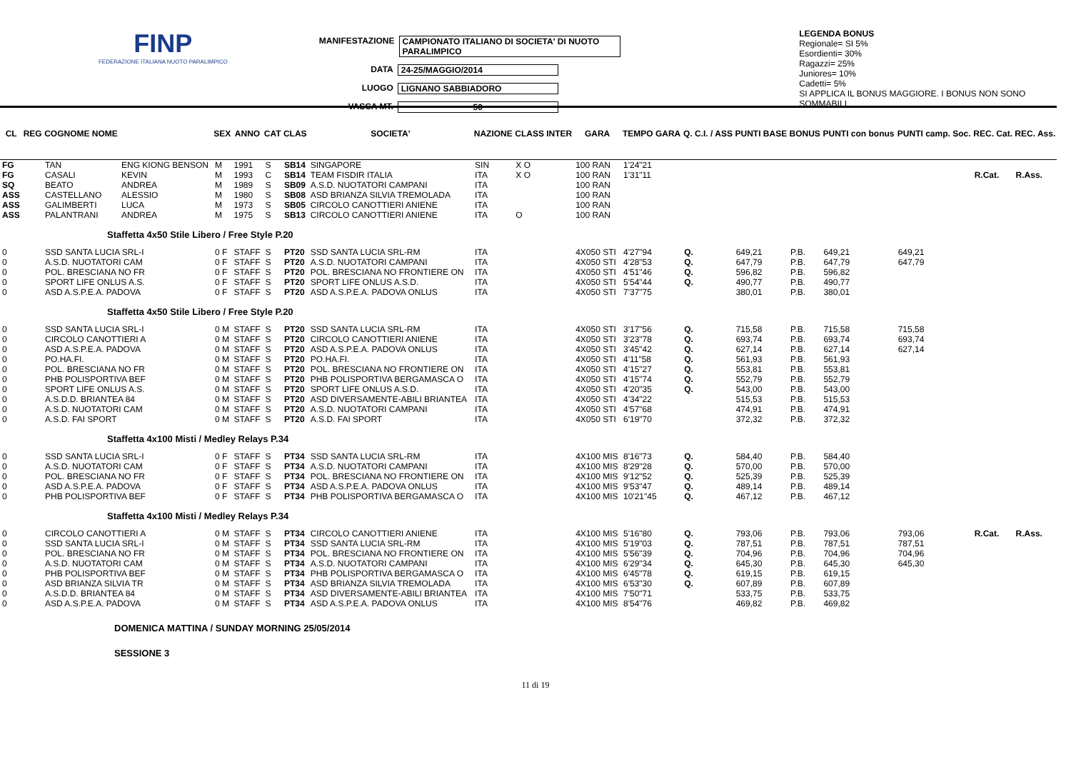FINP
FEDERAZIONE ITALIANA NUOTO PARALIMPICO
MANIFESTAZIONE CAMPIONATO ITALIANO DI SOCIETA' DI NUOTO PARALIMPICO
DATA 24-25/MAGGIO/2014
LUOGO LIGNANO SABBIADORO
VASCA MT. 50
LEGENDA BONUS
Regionale= SI 5%
Esordienti= 30%
Ragazzi= 25%
Juniores= 10%
Cadetti= 5%
SI APPLICA IL BONUS MAGGIORE. I BONUS NON SONO SOMMABILI
| CL | REG | COGNOME NOME | | SEX | ANNO | CAT | CLAS | SOCIETA' | NAZIONE | CLASS INTER | GARA | TEMPO GARA | Q. C.I. / ASS | PUNTI BASE | BONUS | PUNTI con bonus | PUNTI camp. Soc. | REC. Cat. | REC. Ass. |
| --- | --- | --- | --- | --- | --- | --- | --- | --- | --- | --- | --- | --- | --- | --- | --- | --- | --- | --- | --- |
| FG | | TAN | ENG KIONG BENSON | M | 1991 | S | SB14 | SINGAPORE | SIN | X O | 100 RAN | 1'24"21 | | | | | | | |
| FG | | CASALI | KEVIN | M | 1993 | C | SB14 | TEAM FISDIR ITALIA | ITA | X O | 100 RAN | 1'31"11 | | | | | | R.Cat. | R.Ass. |
| SQ | | BEATO | ANDREA | M | 1989 | S | SB09 | A.S.D. NUOTATORI CAMPANI | ITA | | 100 RAN | | | | | | | | |
| ASS | | CASTELLANO | ALESSIO | M | 1980 | S | SB08 | ASD BRIANZA SILVIA TREMOLADA | ITA | | 100 RAN | | | | | | | | |
| ASS | | GALIMBERTI | LUCA | M | 1973 | S | SB05 | CIRCOLO CANOTTIERI ANIENE | ITA | | 100 RAN | | | | | | | | |
| ASS | | PALANTRANI | ANDREA | M | 1975 | S | SB13 | CIRCOLO CANOTTIERI ANIENE | ITA | O | 100 RAN | | | | | | | | |
| Staffetta 4x50 Stile Libero / Free Style P.20 | | | | | | | | | | | | | | | | | | | |
| 0 | | SSD SANTA LUCIA SRL-I | | 0 F | STAFF | S | PT20 | SSD SANTA LUCIA SRL-RM | ITA | | 4X050 STI | 4'27"94 | Q. | 649,21 | P.B. | 649,21 | 649,21 | | |
| 0 | | A.S.D. NUOTATORI CAM | | 0 F | STAFF | S | PT20 | A.S.D. NUOTATORI CAMPANI | ITA | | 4X050 STI | 4'28"53 | Q. | 647,79 | P.B. | 647,79 | 647,79 | | |
| 0 | | POL. BRESCIANA NO FR | | 0 F | STAFF | S | PT20 | POL. BRESCIANA NO FRONTIERE ON | ITA | | 4X050 STI | 4'51"46 | Q. | 596,82 | P.B. | 596,82 | | | |
| 0 | | SPORT LIFE ONLUS A.S. | | 0 F | STAFF | S | PT20 | SPORT LIFE ONLUS A.S.D. | ITA | | 4X050 STI | 5'54"44 | Q. | 490,77 | P.B. | 490,77 | | | |
| 0 | | ASD A.S.P.E.A. PADOVA | | 0 F | STAFF | S | PT20 | ASD A.S.P.E.A. PADOVA ONLUS | ITA | | 4X050 STI | 7'37"75 | | 380,01 | P.B. | 380,01 | | | |
| Staffetta 4x50 Stile Libero / Free Style P.20 | | | | | | | | | | | | | | | | | | | |
| 0 | | SSD SANTA LUCIA SRL-I | | 0 M | STAFF | S | PT20 | SSD SANTA LUCIA SRL-RM | ITA | | 4X050 STI | 3'17"56 | Q. | 715,58 | P.B. | 715,58 | 715,58 | | |
| 0 | | CIRCOLO CANOTTIERI A | | 0 M | STAFF | S | PT20 | CIRCOLO CANOTTIERI ANIENE | ITA | | 4X050 STI | 3'23"78 | Q. | 693,74 | P.B. | 693,74 | 693,74 | | |
| 0 | | ASD A.S.P.E.A. PADOVA | | 0 M | STAFF | S | PT20 | ASD A.S.P.E.A. PADOVA ONLUS | ITA | | 4X050 STI | 3'45"42 | Q. | 627,14 | P.B. | 627,14 | 627,14 | | |
| 0 | | PO.HA.FI. | | 0 M | STAFF | S | PT20 | PO.HA.FI. | ITA | | 4X050 STI | 4'11"58 | Q. | 561,93 | P.B. | 561,93 | | | |
| 0 | | POL. BRESCIANA NO FR | | 0 M | STAFF | S | PT20 | POL. BRESCIANA NO FRONTIERE ON | ITA | | 4X050 STI | 4'15"27 | Q. | 553,81 | P.B. | 553,81 | | | |
| 0 | | PHB POLISPORTIVA BEF | | 0 M | STAFF | S | PT20 | PHB POLISPORTIVA BERGAMASCA O | ITA | | 4X050 STI | 4'15"74 | Q. | 552,79 | P.B. | 552,79 | | | |
| 0 | | SPORT LIFE ONLUS A.S. | | 0 M | STAFF | S | PT20 | SPORT LIFE ONLUS A.S.D. | ITA | | 4X050 STI | 4'20"35 | Q. | 543,00 | P.B. | 543,00 | | | |
| 0 | | A.S.D.D. BRIANTEA 84 | | 0 M | STAFF | S | PT20 | ASD DIVERSAMENTE-ABILI BRIANTEA | ITA | | 4X050 STI | 4'34"22 | | 515,53 | P.B. | 515,53 | | | |
| 0 | | A.S.D. NUOTATORI CAM | | 0 M | STAFF | S | PT20 | A.S.D. NUOTATORI CAMPANI | ITA | | 4X050 STI | 4'57"68 | | 474,91 | P.B. | 474,91 | | | |
| 0 | | A.S.D. FAI SPORT | | 0 M | STAFF | S | PT20 | A.S.D. FAI SPORT | ITA | | 4X050 STI | 6'19"70 | | 372,32 | P.B. | 372,32 | | | |
| Staffetta 4x100 Misti / Medley Relays P.34 | | | | | | | | | | | | | | | | | | | |
| 0 | | SSD SANTA LUCIA SRL-I | | 0 F | STAFF | S | PT34 | SSD SANTA LUCIA SRL-RM | ITA | | 4X100 MIS | 8'16"73 | Q. | 584,40 | P.B. | 584,40 | | | |
| 0 | | A.S.D. NUOTATORI CAM | | 0 F | STAFF | S | PT34 | A.S.D. NUOTATORI CAMPANI | ITA | | 4X100 MIS | 8'29"28 | Q. | 570,00 | P.B. | 570,00 | | | |
| 0 | | POL. BRESCIANA NO FR | | 0 F | STAFF | S | PT34 | POL. BRESCIANA NO FRONTIERE ON | ITA | | 4X100 MIS | 9'12"52 | Q. | 525,39 | P.B. | 525,39 | | | |
| 0 | | ASD A.S.P.E.A. PADOVA | | 0 F | STAFF | S | PT34 | ASD A.S.P.E.A. PADOVA ONLUS | ITA | | 4X100 MIS | 9'53"47 | Q. | 489,14 | P.B. | 489,14 | | | |
| 0 | | PHB POLISPORTIVA BEF | | 0 F | STAFF | S | PT34 | PHB POLISPORTIVA BERGAMASCA O | ITA | | 4X100 MIS | 10'21"45 | Q. | 467,12 | P.B. | 467,12 | | | |
| Staffetta 4x100 Misti / Medley Relays P.34 | | | | | | | | | | | | | | | | | | | |
| 0 | | CIRCOLO CANOTTIERI A | | 0 M | STAFF | S | PT34 | CIRCOLO CANOTTIERI ANIENE | ITA | | 4X100 MIS | 5'16"80 | Q. | 793,06 | P.B. | 793,06 | 793,06 | R.Cat. | R.Ass. |
| 0 | | SSD SANTA LUCIA SRL-I | | 0 M | STAFF | S | PT34 | SSD SANTA LUCIA SRL-RM | ITA | | 4X100 MIS | 5'19"03 | Q. | 787,51 | P.B. | 787,51 | 787,51 | | |
| 0 | | POL. BRESCIANA NO FR | | 0 M | STAFF | S | PT34 | POL. BRESCIANA NO FRONTIERE ON | ITA | | 4X100 MIS | 5'56"39 | Q. | 704,96 | P.B. | 704,96 | 704,96 | | |
| 0 | | A.S.D. NUOTATORI CAM | | 0 M | STAFF | S | PT34 | A.S.D. NUOTATORI CAMPANI | ITA | | 4X100 MIS | 6'29"34 | Q. | 645,30 | P.B. | 645,30 | 645,30 | | |
| 0 | | PHB POLISPORTIVA BEF | | 0 M | STAFF | S | PT34 | PHB POLISPORTIVA BERGAMASCA O | ITA | | 4X100 MIS | 6'45"78 | Q. | 619,15 | P.B. | 619,15 | | | |
| 0 | | ASD BRIANZA SILVIA TR | | 0 M | STAFF | S | PT34 | ASD BRIANZA SILVIA TREMOLADA | ITA | | 4X100 MIS | 6'53"30 | Q. | 607,89 | P.B. | 607,89 | | | |
| 0 | | A.S.D.D. BRIANTEA 84 | | 0 M | STAFF | S | PT34 | ASD DIVERSAMENTE-ABILI BRIANTEA | ITA | | 4X100 MIS | 7'50"71 | | 533,75 | P.B. | 533,75 | | | |
| 0 | | ASD A.S.P.E.A. PADOVA | | 0 M | STAFF | S | PT34 | ASD A.S.P.E.A. PADOVA ONLUS | ITA | | 4X100 MIS | 8'54"76 | | 469,82 | P.B. | 469,82 | | | |
DOMENICA MATTINA / SUNDAY MORNING 25/05/2014
SESSIONE 3
11 di 19